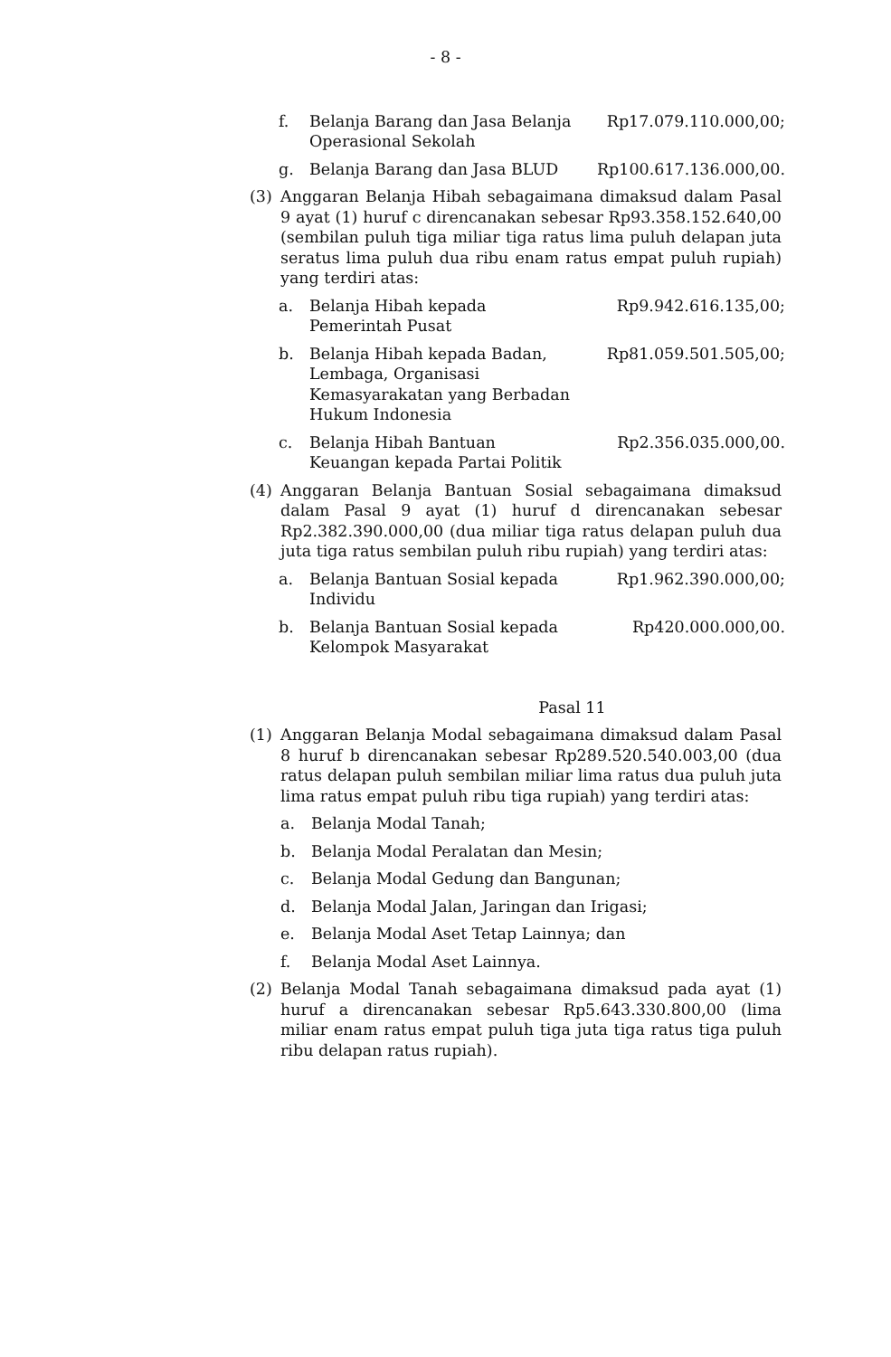- 8 -
f. Belanja Barang dan Jasa Belanja Operasional Sekolah
Rp17.079.110.000,00;
g. Belanja Barang dan Jasa BLUD Rp100.617.136.000,00.
(3) Anggaran Belanja Hibah sebagaimana dimaksud dalam Pasal 9 ayat (1) huruf c direncanakan sebesar Rp93.358.152.640,00 (sembilan puluh tiga miliar tiga ratus lima puluh delapan juta seratus lima puluh dua ribu enam ratus empat puluh rupiah) yang terdiri atas:
a. Belanja Hibah kepada Pemerintah Pusat
Rp9.942.616.135,00;
b. Belanja Hibah kepada Badan, Lembaga, Organisasi Kemasyarakatan yang Berbadan Hukum Indonesia
Rp81.059.501.505,00;
c. Belanja Hibah Bantuan Keuangan kepada Partai Politik
Rp2.356.035.000,00.
(4) Anggaran Belanja Bantuan Sosial sebagaimana dimaksud dalam Pasal 9 ayat (1) huruf d direncanakan sebesar Rp2.382.390.000,00 (dua miliar tiga ratus delapan puluh dua juta tiga ratus sembilan puluh ribu rupiah) yang terdiri atas:
a. Belanja Bantuan Sosial kepada Individu
Rp1.962.390.000,00;
b. Belanja Bantuan Sosial kepada Kelompok Masyarakat
Rp420.000.000,00.
Pasal 11
(1) Anggaran Belanja Modal sebagaimana dimaksud dalam Pasal 8 huruf b direncanakan sebesar Rp289.520.540.003,00 (dua ratus delapan puluh sembilan miliar lima ratus dua puluh juta lima ratus empat puluh ribu tiga rupiah) yang terdiri atas:
a. Belanja Modal Tanah;
b. Belanja Modal Peralatan dan Mesin;
c. Belanja Modal Gedung dan Bangunan;
d. Belanja Modal Jalan, Jaringan dan Irigasi;
e. Belanja Modal Aset Tetap Lainnya; dan
f. Belanja Modal Aset Lainnya.
(2) Belanja Modal Tanah sebagaimana dimaksud pada ayat (1) huruf a direncanakan sebesar Rp5.643.330.800,00 (lima miliar enam ratus empat puluh tiga juta tiga ratus tiga puluh ribu delapan ratus rupiah).